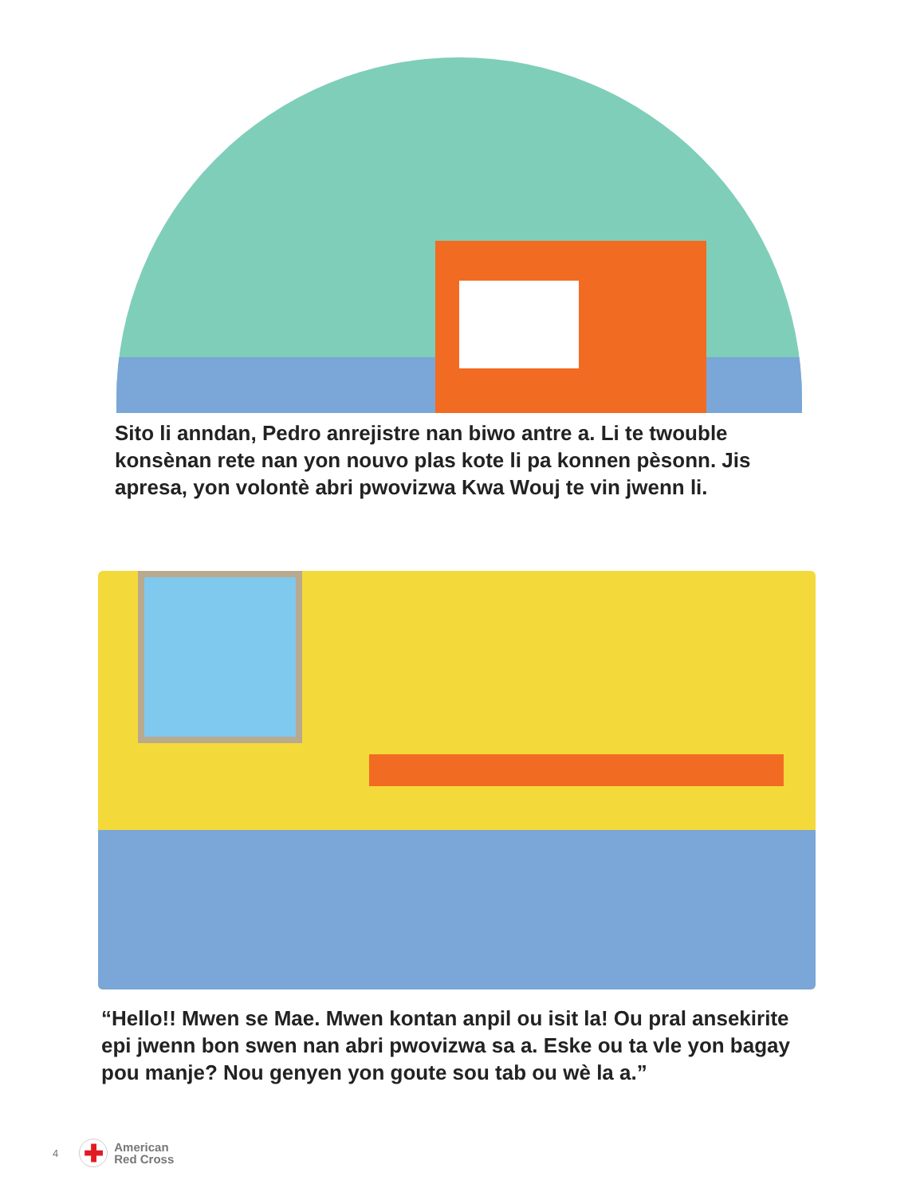Sito li anndan, Pedro anrejistre nan biwo antre a. Li te twouble konsènan rete nan yon nouvo plas kote li pa konnen pèsonn. Jis apresa, yon volontè abri pwovizwa Kwa Wouj te vin jwenn li.
“Hello!! Mwen se Mae. Mwen kontan anpil ou isit la! Ou pral ansekirite epi jwenn bon swen nan abri pwovizwa sa a. Eske ou ta vle yon bagay pou manje? Nou genyen yon goute sou tab ou wè la a.”
4
✚
American
Red Cross